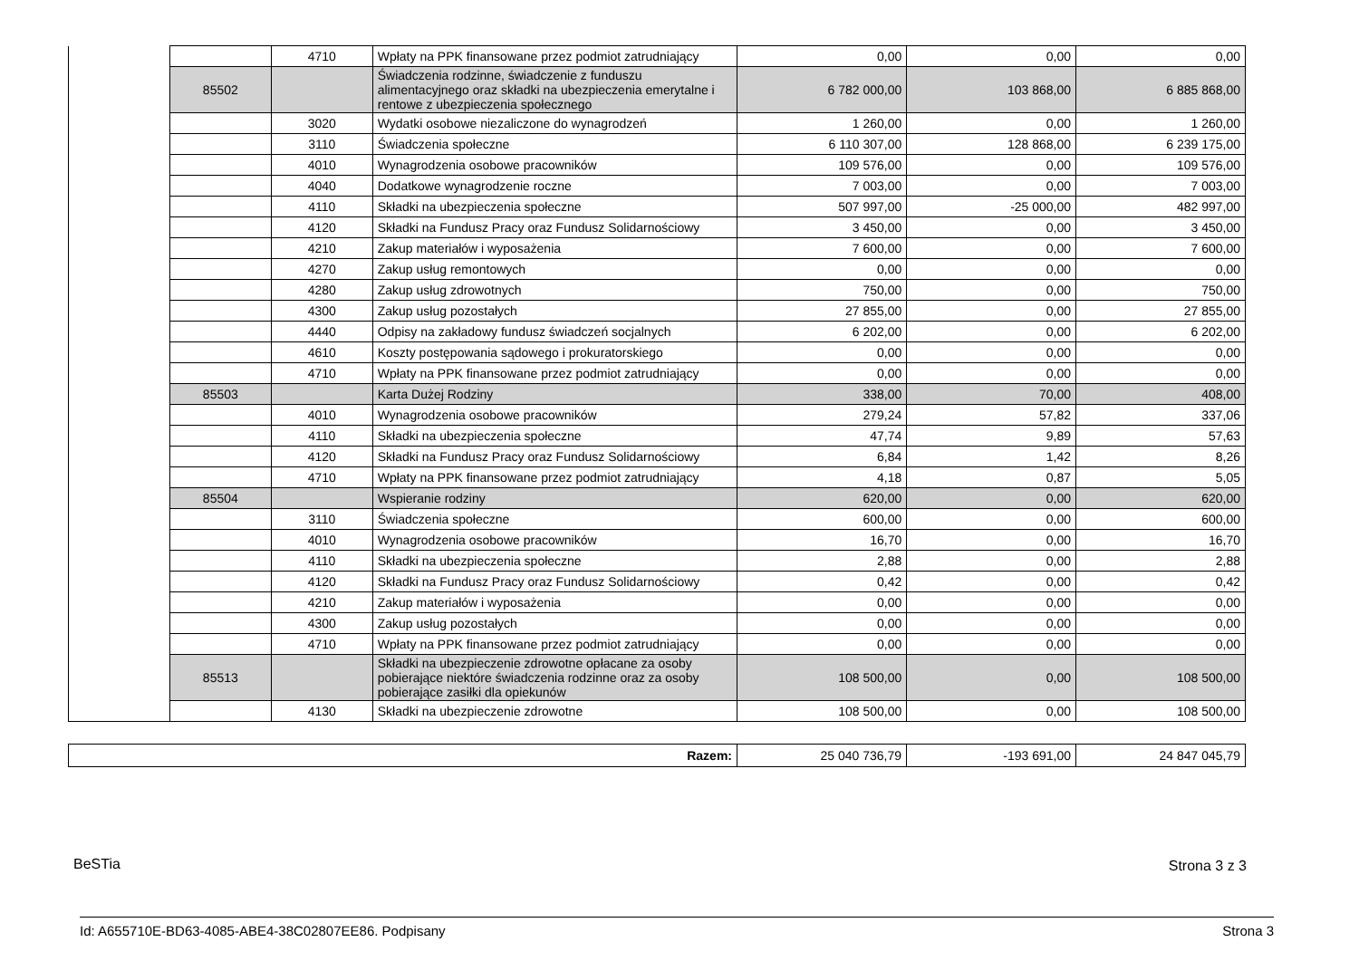| | | 4710 | Wpłaty na PPK finansowane przez podmiot zatrudniający | 0,00 | 0,00 | 0,00 |
| | 85502 | | Świadczenia rodzinne, świadczenie z funduszu alimentacyjnego oraz składki na ubezpieczenia emerytalne i rentowe z ubezpieczenia społecznego | 6 782 000,00 | 103 868,00 | 6 885 868,00 |
| | | 3020 | Wydatki osobowe niezaliczone do wynagrodzeń | 1 260,00 | 0,00 | 1 260,00 |
| | | 3110 | Świadczenia społeczne | 6 110 307,00 | 128 868,00 | 6 239 175,00 |
| | | 4010 | Wynagrodzenia osobowe pracowników | 109 576,00 | 0,00 | 109 576,00 |
| | | 4040 | Dodatkowe wynagrodzenie roczne | 7 003,00 | 0,00 | 7 003,00 |
| | | 4110 | Składki na ubezpieczenia społeczne | 507 997,00 | -25 000,00 | 482 997,00 |
| | | 4120 | Składki na Fundusz Pracy oraz Fundusz Solidarnościowy | 3 450,00 | 0,00 | 3 450,00 |
| | | 4210 | Zakup materiałów i wyposażenia | 7 600,00 | 0,00 | 7 600,00 |
| | | 4270 | Zakup usług remontowych | 0,00 | 0,00 | 0,00 |
| | | 4280 | Zakup usług zdrowotnych | 750,00 | 0,00 | 750,00 |
| | | 4300 | Zakup usług pozostałych | 27 855,00 | 0,00 | 27 855,00 |
| | | 4440 | Odpisy na zakładowy fundusz świadczeń socjalnych | 6 202,00 | 0,00 | 6 202,00 |
| | | 4610 | Koszty postępowania sądowego i prokuratorskiego | 0,00 | 0,00 | 0,00 |
| | | 4710 | Wpłaty na PPK finansowane przez podmiot zatrudniający | 0,00 | 0,00 | 0,00 |
| | 85503 | | Karta Dużej Rodziny | 338,00 | 70,00 | 408,00 |
| | | 4010 | Wynagrodzenia osobowe pracowników | 279,24 | 57,82 | 337,06 |
| | | 4110 | Składki na ubezpieczenia społeczne | 47,74 | 9,89 | 57,63 |
| | | 4120 | Składki na Fundusz Pracy oraz Fundusz Solidarnościowy | 6,84 | 1,42 | 8,26 |
| | | 4710 | Wpłaty na PPK finansowane przez podmiot zatrudniający | 4,18 | 0,87 | 5,05 |
| | 85504 | | Wspieranie rodziny | 620,00 | 0,00 | 620,00 |
| | | 3110 | Świadczenia społeczne | 600,00 | 0,00 | 600,00 |
| | | 4010 | Wynagrodzenia osobowe pracowników | 16,70 | 0,00 | 16,70 |
| | | 4110 | Składki na ubezpieczenia społeczne | 2,88 | 0,00 | 2,88 |
| | | 4120 | Składki na Fundusz Pracy oraz Fundusz Solidarnościowy | 0,42 | 0,00 | 0,42 |
| | | 4210 | Zakup materiałów i wyposażenia | 0,00 | 0,00 | 0,00 |
| | | 4300 | Zakup usług pozostałych | 0,00 | 0,00 | 0,00 |
| | | 4710 | Wpłaty na PPK finansowane przez podmiot zatrudniający | 0,00 | 0,00 | 0,00 |
| | 85513 | | Składki na ubezpieczenie zdrowotne opłacane za osoby pobierające niektóre świadczenia rodzinne oraz za osoby pobierające zasiłki dla opiekunów | 108 500,00 | 0,00 | 108 500,00 |
| | | 4130 | Składki na ubezpieczenie zdrowotne | 108 500,00 | 0,00 | 108 500,00 |
| Razem: | 25 040 736,79 | -193 691,00 | 24 847 045,79 |
BeSTia Strona 3 z 3
Id: A655710E-BD63-4085-ABE4-38C02807EE86. Podpisany Strona 3